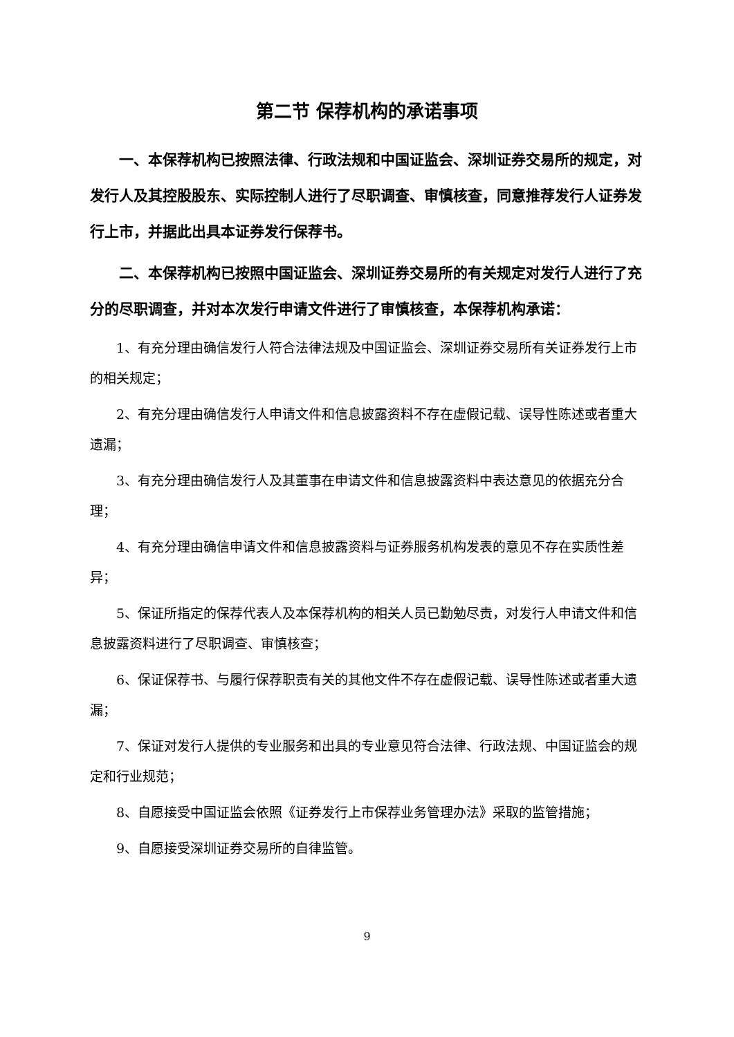第二节 保荐机构的承诺事项
一、本保荐机构已按照法律、行政法规和中国证监会、深圳证券交易所的规定，对发行人及其控股股东、实际控制人进行了尽职调查、审慎核查，同意推荐发行人证券发行上市，并据此出具本证券发行保荐书。
二、本保荐机构已按照中国证监会、深圳证券交易所的有关规定对发行人进行了充分的尽职调查，并对本次发行申请文件进行了审慎核查，本保荐机构承诺：
1、有充分理由确信发行人符合法律法规及中国证监会、深圳证券交易所有关证券发行上市的相关规定；
2、有充分理由确信发行人申请文件和信息披露资料不存在虚假记载、误导性陈述或者重大遗漏；
3、有充分理由确信发行人及其董事在申请文件和信息披露资料中表达意见的依据充分合理；
4、有充分理由确信申请文件和信息披露资料与证券服务机构发表的意见不存在实质性差异；
5、保证所指定的保荐代表人及本保荐机构的相关人员已勤勉尽责，对发行人申请文件和信息披露资料进行了尽职调查、审慎核查；
6、保证保荐书、与履行保荐职责有关的其他文件不存在虚假记载、误导性陈述或者重大遗漏；
7、保证对发行人提供的专业服务和出具的专业意见符合法律、行政法规、中国证监会的规定和行业规范；
8、自愿接受中国证监会依照《证券发行上市保荐业务管理办法》采取的监管措施；
9、自愿接受深圳证券交易所的自律监管。
9